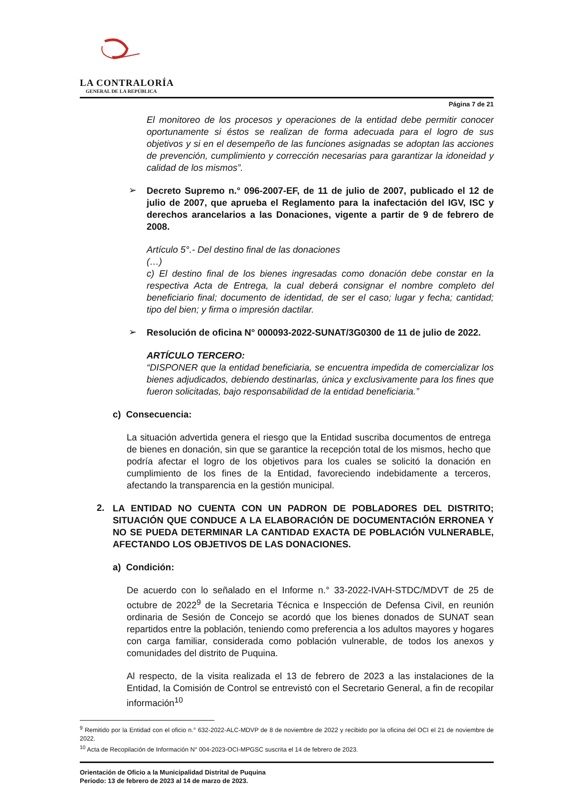LA CONTRALORÍA
GENERAL DE LA REPÚBLICA
Página 7 de 21
El monitoreo de los procesos y operaciones de la entidad debe permitir conocer oportunamente si éstos se realizan de forma adecuada para el logro de sus objetivos y si en el desempeño de las funciones asignadas se adoptan las acciones de prevención, cumplimiento y corrección necesarias para garantizar la idoneidad y calidad de los mismos”.
➢
Decreto Supremo n.° 096-2007-EF, de 11 de julio de 2007, publicado el 12 de julio de 2007, que aprueba el Reglamento para la inafectación del IGV, ISC y derechos arancelarios a las Donaciones, vigente a partir de 9 de febrero de 2008.
Artículo 5°.- Del destino final de las donaciones
(…)
c) El destino final de los bienes ingresadas como donación debe constar en la respectiva Acta de Entrega, la cual deberá consignar el nombre completo del beneficiario final; documento de identidad, de ser el caso; lugar y fecha; cantidad; tipo del bien; y firma o impresión dactilar.
➢
Resolución de oficina N° 000093-2022-SUNAT/3G0300 de 11 de julio de 2022.
ARTÍCULO TERCERO:
“DISPONER que la entidad beneficiaria, se encuentra impedida de comercializar los bienes adjudicados, debiendo destinarlas, única y exclusivamente para los fines que fueron solicitadas, bajo responsabilidad de la entidad beneficiaria.”
c) Consecuencia:
La situación advertida genera el riesgo que la Entidad suscriba documentos de entrega de bienes en donación, sin que se garantice la recepción total de los mismos, hecho que podría afectar el logro de los objetivos para los cuales se solicitó la donación en cumplimiento de los fines de la Entidad, favoreciendo indebidamente a terceros, afectando la transparencia en la gestión municipal.
2.
LA ENTIDAD NO CUENTA CON UN PADRON DE POBLADORES DEL DISTRITO; SITUACIÓN QUE CONDUCE A LA ELABORACIÓN DE DOCUMENTACIÓN ERRONEA Y NO SE PUEDA DETERMINAR LA CANTIDAD EXACTA DE POBLACIÓN VULNERABLE, AFECTANDO LOS OBJETIVOS DE LAS DONACIONES.
a) Condición:
De acuerdo con lo señalado en el Informe n.° 33-2022-IVAH-STDC/MDVT de 25 de octubre de 2022<sup>9</sup> de la Secretaria Técnica e Inspección de Defensa Civil, en reunión ordinaria de Sesión de Concejo se acordó que los bienes donados de SUNAT sean repartidos entre la población, teniendo como preferencia a los adultos mayores y hogares con carga familiar, considerada como población vulnerable, de todos los anexos y comunidades del distrito de Puquina.
Al respecto, de la visita realizada el 13 de febrero de 2023 a las instalaciones de la Entidad, la Comisión de Control se entrevistó con el Secretario General, a fin de recopilar información<sup>10</sup>
<sup>9</sup> Remitido por la Entidad con el oficio n.° 632-2022-ALC-MDVP de 8 de noviembre de 2022 y recibido por la oficina del OCI el 21 de noviembre de 2022.
<sup>10</sup> Acta de Recopilación de Información N° 004-2023-OCI-MPGSC suscrita el 14 de febrero de 2023.
Orientación de Oficio a la Municipalidad Distrital de Puquina
Periodo: 13 de febrero de 2023 al 14 de marzo de 2023.